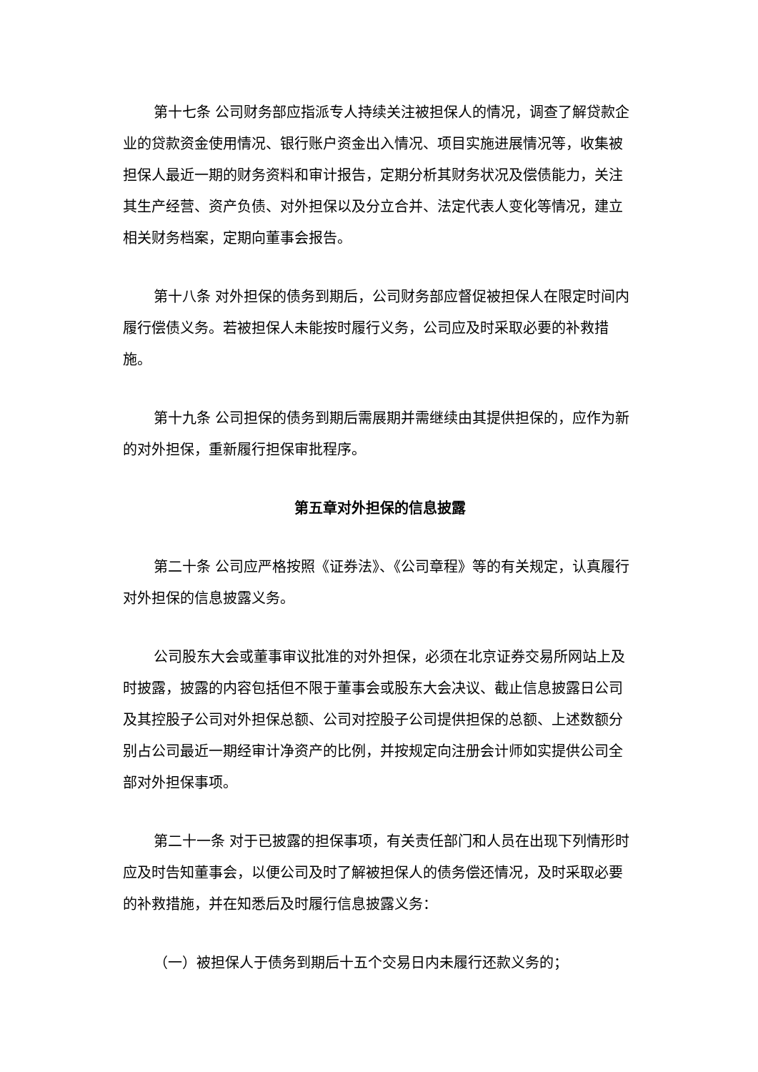第十七条 公司财务部应指派专人持续关注被担保人的情况，调查了解贷款企业的贷款资金使用情况、银行账户资金出入情况、项目实施进展情况等，收集被担保人最近一期的财务资料和审计报告，定期分析其财务状况及偿债能力，关注其生产经营、资产负债、对外担保以及分立合并、法定代表人变化等情况，建立相关财务档案，定期向董事会报告。
第十八条 对外担保的债务到期后，公司财务部应督促被担保人在限定时间内履行偿债义务。若被担保人未能按时履行义务，公司应及时采取必要的补救措施。
第十九条 公司担保的债务到期后需展期并需继续由其提供担保的，应作为新的对外担保，重新履行担保审批程序。
第五章对外担保的信息披露
第二十条 公司应严格按照《证券法》、《公司章程》等的有关规定，认真履行对外担保的信息披露义务。
公司股东大会或董事审议批准的对外担保，必须在北京证券交易所网站上及时披露，披露的内容包括但不限于董事会或股东大会决议、截止信息披露日公司及其控股子公司对外担保总额、公司对控股子公司提供担保的总额、上述数额分别占公司最近一期经审计净资产的比例，并按规定向注册会计师如实提供公司全部对外担保事项。
第二十一条 对于已披露的担保事项，有关责任部门和人员在出现下列情形时应及时告知董事会，以便公司及时了解被担保人的债务偿还情况，及时采取必要的补救措施，并在知悉后及时履行信息披露义务：
（一）被担保人于债务到期后十五个交易日内未履行还款义务的；